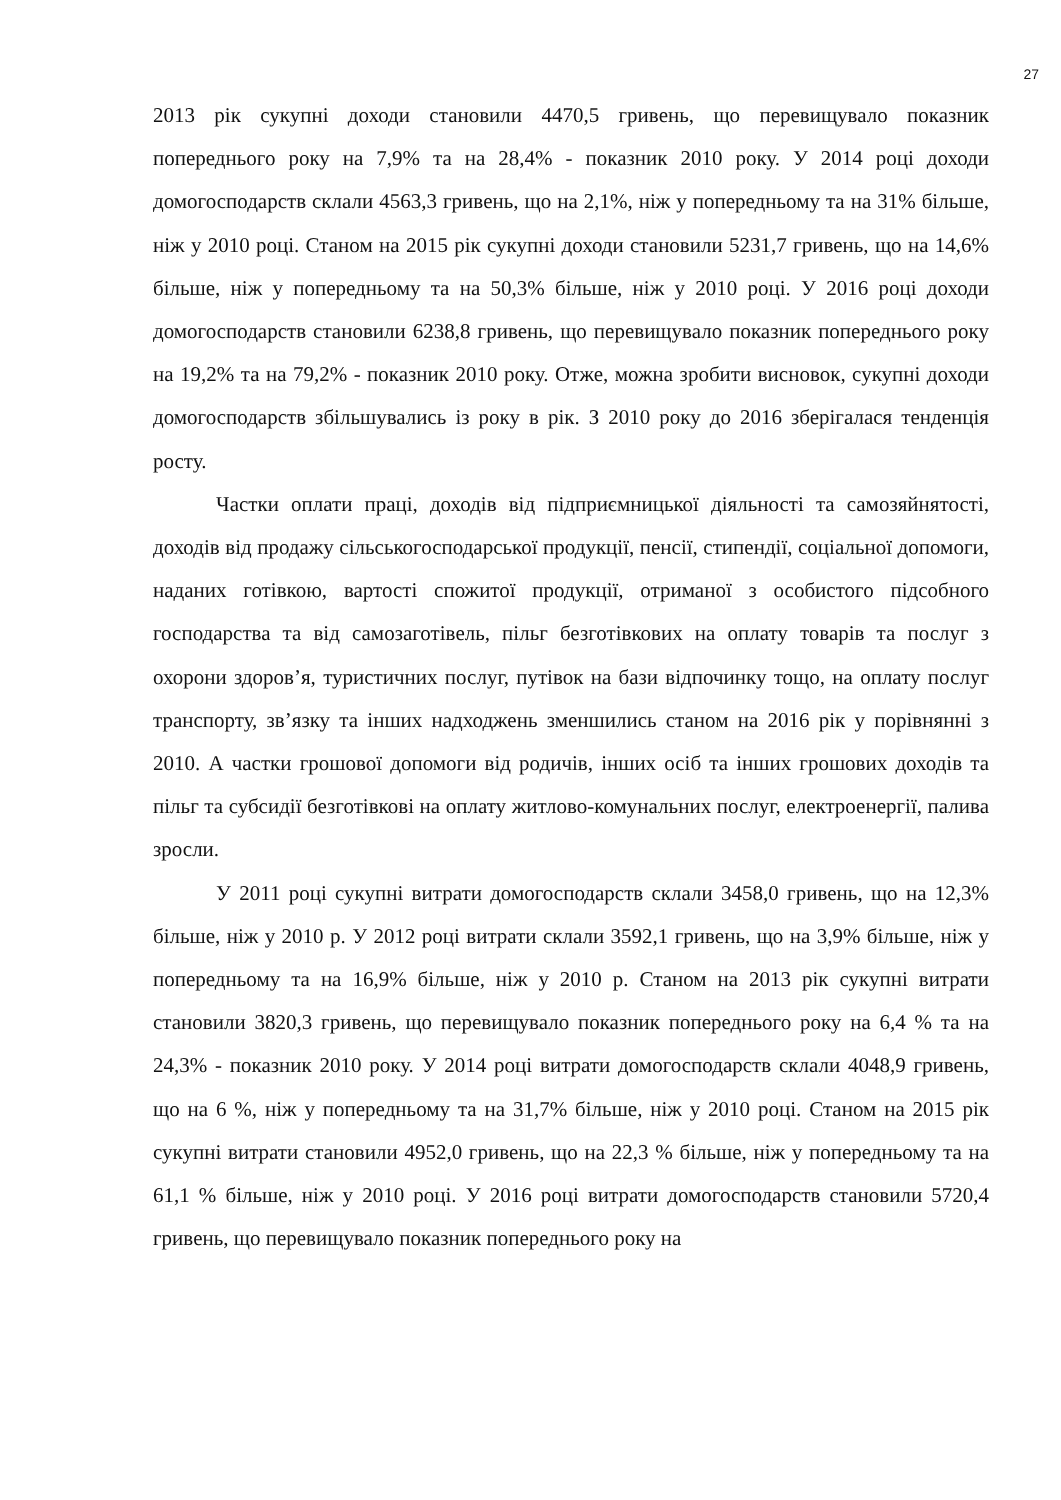27
2013 рік сукупні доходи становили 4470,5 гривень, що перевищувало показник попереднього року на 7,9% та на 28,4% - показник 2010 року. У 2014 році доходи домогосподарств склали 4563,3 гривень, що на 2,1%, ніж у попередньому та на 31% більше, ніж у 2010 році. Станом на 2015 рік сукупні доходи становили 5231,7 гривень, що на 14,6% більше, ніж у попередньому та на 50,3% більше, ніж у 2010 році. У 2016 році доходи домогосподарств становили 6238,8 гривень, що перевищувало показник попереднього року на 19,2% та на 79,2% - показник 2010 року. Отже, можна зробити висновок, сукупні доходи домогосподарств збільшувались із року в рік. З 2010 року до 2016 зберігалася тенденція росту.
Частки оплати праці, доходів від підприємницької діяльності та самозяйнятості, доходів від продажу сільськогосподарської продукції, пенсії, стипендії, соціальної допомоги, наданих готівкою, вартості спожитої продукції, отриманої з особистого підсобного господарства та від самозаготівель, пільг безготівкових на оплату товарів та послуг з охорони здоров’я, туристичних послуг, путівок на бази відпочинку тощо, на оплату послуг транспорту, зв’язку та інших надходжень зменшились станом на 2016 рік у порівнянні з 2010. А частки грошової допомоги від родичів, інших осіб та інших грошових доходів та пільг та субсидії безготівкові на оплату житлово-комунальних послуг, електроенергії, палива зросли.
У 2011 році сукупні витрати домогосподарств склали 3458,0 гривень, що на 12,3% більше, ніж у 2010 р. У 2012 році витрати склали 3592,1 гривень, що на 3,9% більше, ніж у попередньому та на 16,9% більше, ніж у 2010 р. Станом на 2013 рік сукупні витрати становили 3820,3 гривень, що перевищувало показник попереднього року на 6,4 % та на 24,3% - показник 2010 року. У 2014 році витрати домогосподарств склали 4048,9 гривень, що на 6 %, ніж у попередньому та на 31,7% більше, ніж у 2010 році. Станом на 2015 рік сукупні витрати становили 4952,0 гривень, що на 22,3 % більше, ніж у попередньому та на 61,1 % більше, ніж у 2010 році. У 2016 році витрати домогосподарств становили 5720,4 гривень, що перевищувало показник попереднього року на